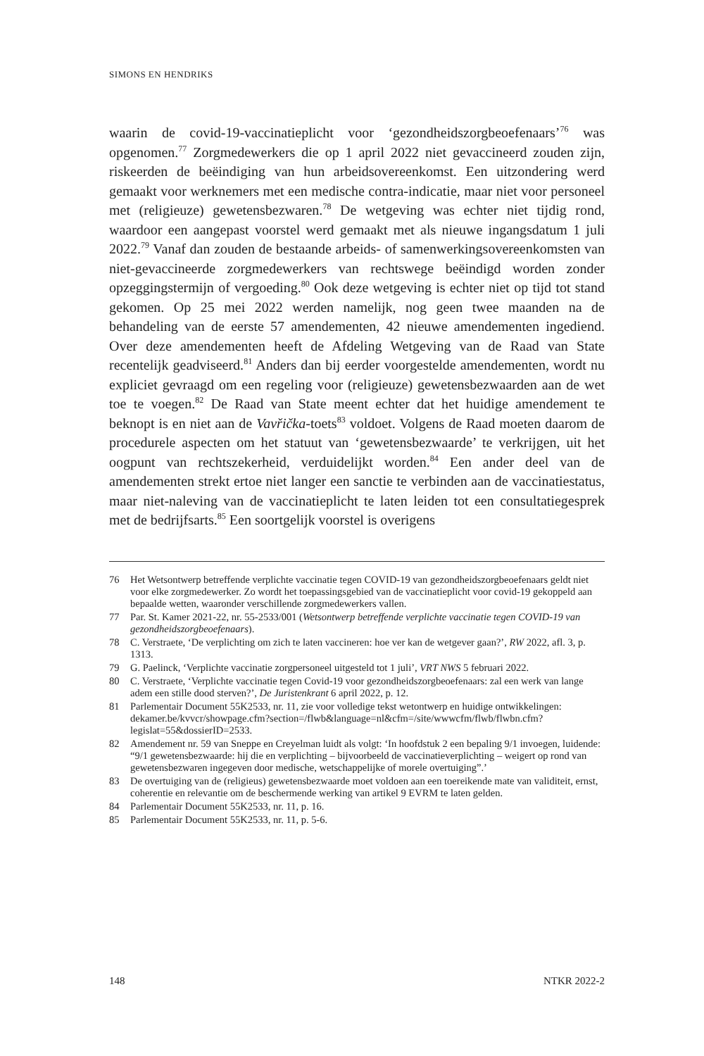SIMONS EN HENDRIKS
waarin de covid-19-vaccinatieplicht voor ‘gezondheidszorgbeoefenaars’<sup>76</sup> was opgenomen.<sup>77</sup> Zorgmedewerkers die op 1 april 2022 niet gevaccineerd zouden zijn, riskeerden de beëindiging van hun arbeidsovereenkomst. Een uitzondering werd gemaakt voor werknemers met een medische contra-indicatie, maar niet voor personeel met (religieuze) gewetensbezwaren.<sup>78</sup> De wetgeving was echter niet tijdig rond, waardoor een aangepast voorstel werd gemaakt met als nieuwe ingangsdatum 1 juli 2022.<sup>79</sup> Vanaf dan zouden de bestaande arbeids- of samenwerkingsovereenkomsten van niet-gevaccineerde zorgmedewerkers van rechtswege beëindigd worden zonder opzeggingstermijn of vergoeding.<sup>80</sup> Ook deze wetgeving is echter niet op tijd tot stand gekomen. Op 25 mei 2022 werden namelijk, nog geen twee maanden na de behandeling van de eerste 57 amendementen, 42 nieuwe amendementen ingediend. Over deze amendementen heeft de Afdeling Wetgeving van de Raad van State recentelijk geadviseerd.<sup>81</sup> Anders dan bij eerder voorgestelde amendementen, wordt nu expliciet gevraagd om een regeling voor (religieuze) gewetensbezwaarden aan de wet toe te voegen.<sup>82</sup> De Raad van State meent echter dat het huidige amendement te beknopt is en niet aan de Vavřička-toets<sup>83</sup> voldoet. Volgens de Raad moeten daarom de procedurele aspecten om het statuut van ‘gewetensbezwaarde’ te verkrijgen, uit het oogpunt van rechtszekerheid, verduidelijkt worden.<sup>84</sup> Een ander deel van de amendementen strekt ertoe niet langer een sanctie te verbinden aan de vaccinatiestatus, maar niet-naleving van de vaccinatieplicht te laten leiden tot een consultatiegesprek met de bedrijfsarts.<sup>85</sup> Een soortgelijk voorstel is overigens
76 Het Wetsontwerp betreffende verplichte vaccinatie tegen COVID-19 van gezondheidszorgbeoefenaars geldt niet voor elke zorgmedewerker. Zo wordt het toepassingsgebied van de vaccinatieplicht voor covid-19 gekoppeld aan bepaalde wetten, waaronder verschillende zorgmedewerkers vallen.
77 Par. St. Kamer 2021-22, nr. 55-2533/001 (Wetsontwerp betreffende verplichte vaccinatie tegen COVID-19 van gezondheidszorgbeoefenaars).
78 C. Verstraete, ‘De verplichting om zich te laten vaccineren: hoe ver kan de wetgever gaan?’, RW 2022, afl. 3, p. 1313.
79 G. Paelinck, ‘Verplichte vaccinatie zorgpersoneel uitgesteld tot 1 juli’, VRT NWS 5 februari 2022.
80 C. Verstraete, ‘Verplichte vaccinatie tegen Covid-19 voor gezondheidszorgbeoefenaars: zal een werk van lange adem een stille dood sterven?’, De Juristenkrant 6 april 2022, p. 12.
81 Parlementair Document 55K2533, nr. 11, zie voor volledige tekst wetontwerp en huidige ontwikkelingen: dekamer.be/kvvcr/showpage.cfm?section=/flwb&language=nl&cfm=/site/wwwcfm/flwb/flwbn.cfm?legislat=55&dossierID=2533.
82 Amendement nr. 59 van Sneppe en Creyelman luidt als volgt: ‘In hoofdstuk 2 een bepaling 9/1 invoegen, luidende: “9/1 gewetensbezwaarde: hij die en verplichting – bijvoorbeeld de vaccinatieverplichting – weigert op rond van gewetensbezwaren ingegeven door medische, wetschappelijke of morele overtuiging”.’
83 De overtuiging van de (religieus) gewetensbezwaarde moet voldoen aan een toereikende mate van validiteit, ernst, coherentie en relevantie om de beschermende werking van artikel 9 EVRM te laten gelden.
84 Parlementair Document 55K2533, nr. 11, p. 16.
85 Parlementair Document 55K2533, nr. 11, p. 5-6.
148 NTKR 2022-2